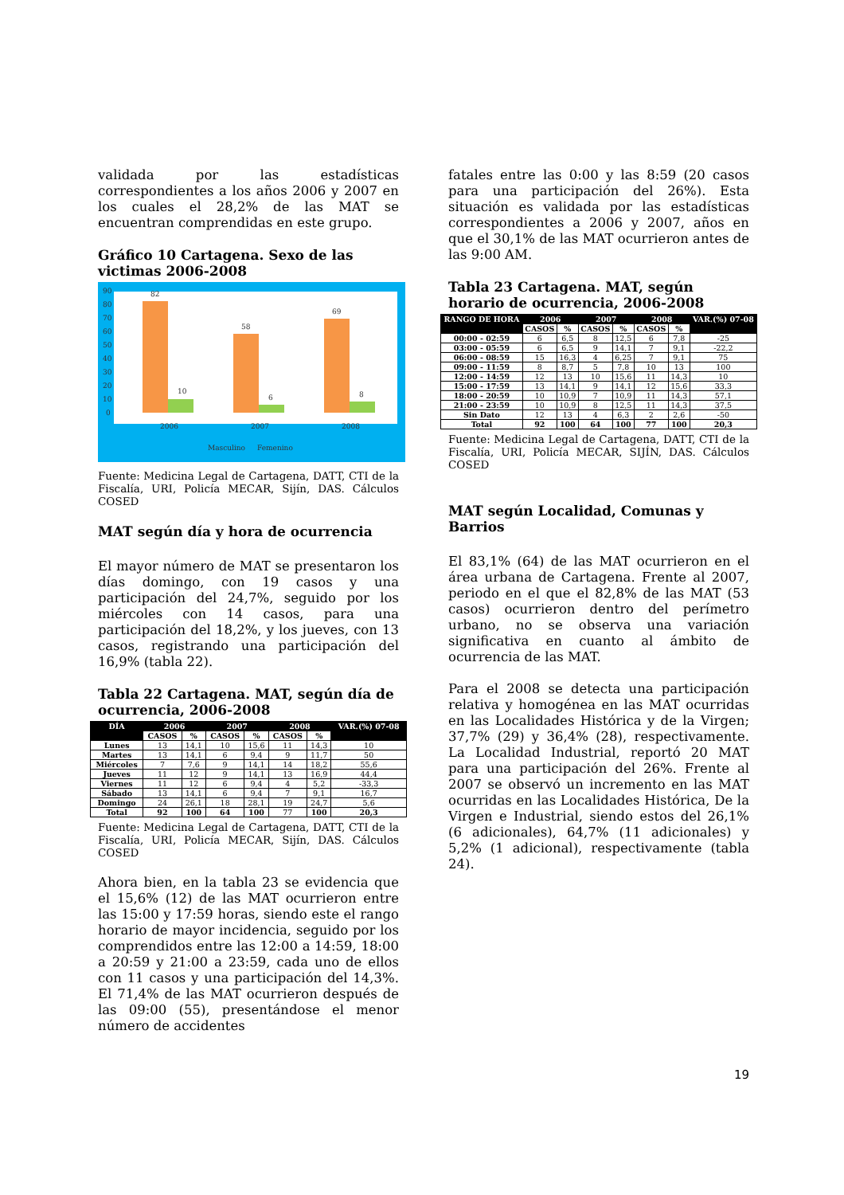validada por las estadísticas correspondientes a los años 2006 y 2007 en los cuales el 28,2% de las MAT se encuentran comprendidas en este grupo.
Gráfico 10 Cartagena. Sexo de las victimas 2006-2008
90
80
70
60
50
40
30
20
10
0
82
10
58
6
69
8
2006
2007
2008
Masculino
Femenino
Fuente: Medicina Legal de Cartagena, DATT, CTI de la Fiscalía, URI, Policía MECAR, Sijín, DAS. Cálculos COSED
MAT según día y hora de ocurrencia
El mayor número de MAT se presentaron los días domingo, con 19 casos y una participación del 24,7%, seguido por los miércoles con 14 casos, para una participación del 18,2%, y los jueves, con 13 casos, registrando una participación del 16,9% (tabla 22).
Tabla 22 Cartagena. MAT, según día de ocurrencia, 2006-2008
| DÍA | 2006 | | 2007 | | 2008 | | VAR.(%) 07-08 |
| --- | --- | --- | --- | --- | --- | --- | --- |
| | CASOS | % | CASOS | % | CASOS | % | |
| Lunes | 13 | 14,1 | 10 | 15,6 | 11 | 14,3 | 10 |
| Martes | 13 | 14,1 | 6 | 9,4 | 9 | 11,7 | 50 |
| Miércoles | 7 | 7,6 | 9 | 14,1 | 14 | 18,2 | 55,6 |
| Jueves | 11 | 12 | 9 | 14,1 | 13 | 16,9 | 44,4 |
| Viernes | 11 | 12 | 6 | 9,4 | 4 | 5,2 | -33,3 |
| Sábado | 13 | 14,1 | 6 | 9,4 | 7 | 9,1 | 16,7 |
| Domingo | 24 | 26,1 | 18 | 28,1 | 19 | 24,7 | 5,6 |
| Total | 92 | 100 | 64 | 100 | 77 | 100 | 20,3 |
Fuente: Medicina Legal de Cartagena, DATT, CTI de la Fiscalía, URI, Policía MECAR, Sijín, DAS. Cálculos COSED
Ahora bien, en la tabla 23 se evidencia que el 15,6% (12) de las MAT ocurrieron entre las 15:00 y 17:59 horas, siendo este el rango horario de mayor incidencia, seguido por los comprendidos entre las 12:00 a 14:59, 18:00 a 20:59 y 21:00 a 23:59, cada uno de ellos con 11 casos y una participación del 14,3%. El 71,4% de las MAT ocurrieron después de las 09:00 (55), presentándose el menor número de accidentes
fatales entre las 0:00 y las 8:59 (20 casos para una participación del 26%). Esta situación es validada por las estadísticas correspondientes a 2006 y 2007, años en que el 30,1% de las MAT ocurrieron antes de las 9:00 AM.
Tabla 23 Cartagena. MAT, según horario de ocurrencia, 2006-2008
| RANGO DE HORA | 2006 | | 2007 | | 2008 | | VAR.(%) 07-08 |
| --- | --- | --- | --- | --- | --- | --- | --- |
| | CASOS | % | CASOS | % | CASOS | % | |
| 00:00 - 02:59 | 6 | 6,5 | 8 | 12,5 | 6 | 7,8 | -25 |
| 03:00 - 05:59 | 6 | 6,5 | 9 | 14,1 | 7 | 9,1 | -22,2 |
| 06:00 - 08:59 | 15 | 16,3 | 4 | 6,25 | 7 | 9,1 | 75 |
| 09:00 - 11:59 | 8 | 8,7 | 5 | 7,8 | 10 | 13 | 100 |
| 12:00 - 14:59 | 12 | 13 | 10 | 15,6 | 11 | 14,3 | 10 |
| 15:00 - 17:59 | 13 | 14,1 | 9 | 14,1 | 12 | 15,6 | 33,3 |
| 18:00 - 20:59 | 10 | 10,9 | 7 | 10,9 | 11 | 14,3 | 57,1 |
| 21:00 - 23:59 | 10 | 10,9 | 8 | 12,5 | 11 | 14,3 | 37,5 |
| Sin Dato | 12 | 13 | 4 | 6,3 | 2 | 2,6 | -50 |
| Total | 92 | 100 | 64 | 100 | 77 | 100 | 20,3 |
Fuente: Medicina Legal de Cartagena, DATT, CTI de la Fiscalía, URI, Policía MECAR, SIJÍN, DAS. Cálculos COSED
MAT según Localidad, Comunas y Barrios
El 83,1% (64) de las MAT ocurrieron en el área urbana de Cartagena. Frente al 2007, periodo en el que el 82,8% de las MAT (53 casos) ocurrieron dentro del perímetro urbano, no se observa una variación significativa en cuanto al ámbito de ocurrencia de las MAT.
Para el 2008 se detecta una participación relativa y homogénea en las MAT ocurridas en las Localidades Histórica y de la Virgen; 37,7% (29) y 36,4% (28), respectivamente. La Localidad Industrial, reportó 20 MAT para una participación del 26%. Frente al 2007 se observó un incremento en las MAT ocurridas en las Localidades Histórica, De la Virgen e Industrial, siendo estos del 26,1% (6 adicionales), 64,7% (11 adicionales) y 5,2% (1 adicional), respectivamente (tabla 24).
19